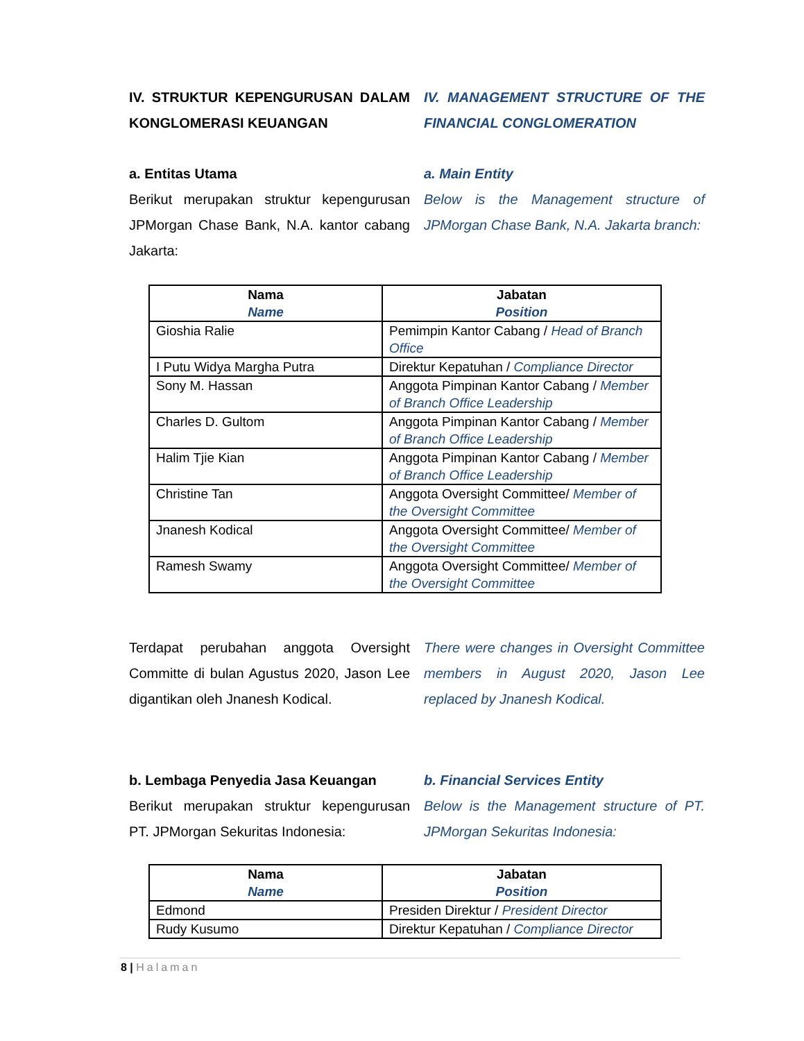IV. STRUKTUR KEPENGURUSAN DALAM KONGLOMERASI KEUANGAN
IV. MANAGEMENT STRUCTURE OF THE FINANCIAL CONGLOMERATION
a. Entitas Utama
Berikut merupakan struktur kepengurusan JPMorgan Chase Bank, N.A. kantor cabang Jakarta:
a. Main Entity
Below is the Management structure of JPMorgan Chase Bank, N.A. Jakarta branch:
| Nama Name | Jabatan Position |
| --- | --- |
| Gioshia Ralie | Pemimpin Kantor Cabang / Head of Branch Office |
| I Putu Widya Margha Putra | Direktur Kepatuhan / Compliance Director |
| Sony M. Hassan | Anggota Pimpinan Kantor Cabang / Member of Branch Office Leadership |
| Charles D. Gultom | Anggota Pimpinan Kantor Cabang / Member of Branch Office Leadership |
| Halim Tjie Kian | Anggota Pimpinan Kantor Cabang / Member of Branch Office Leadership |
| Christine Tan | Anggota Oversight Committee/ Member of the Oversight Committee |
| Jnanesh Kodical | Anggota Oversight Committee/ Member of the Oversight Committee |
| Ramesh Swamy | Anggota Oversight Committee/ Member of the Oversight Committee |
Terdapat perubahan anggota Oversight Committe di bulan Agustus 2020, Jason Lee digantikan oleh Jnanesh Kodical.
There were changes in Oversight Committee members in August 2020, Jason Lee replaced by Jnanesh Kodical.
b. Lembaga Penyedia Jasa Keuangan
Berikut merupakan struktur kepengurusan PT. JPMorgan Sekuritas Indonesia:
b. Financial Services Entity
Below is the Management structure of PT. JPMorgan Sekuritas Indonesia:
| Nama Name | Jabatan Position |
| --- | --- |
| Edmond | Presiden Direktur / President Director |
| Rudy Kusumo | Direktur Kepatuhan / Compliance Director |
8 | Halaman